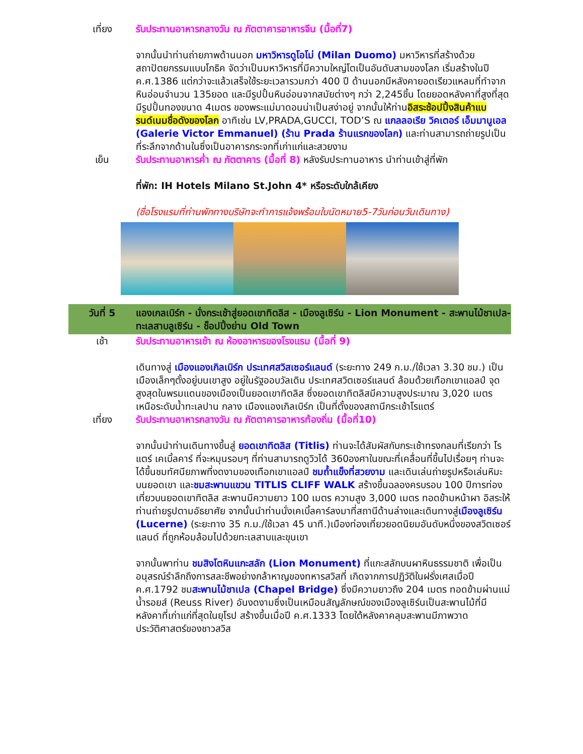เที่ยง รับประทานอาหารกลางวัน ณ ภัตตาคารอาหารจีน (มื้อที่7)
จากนั้นนำท่านถ่ายภาพด้านนอก มหาวิหารดูโอโม่ (Milan Duomo) มหาวิหารที่สร้างด้วย สถาปัตยกรรมแบบโกธิค จัดว่าเป็นมหาวิหารที่มีความใหญ่โตเป็นอันดับสามของโลก เริ่มสร้างในปี ค.ศ.1386 แต่กว่าจะแล้วเสร็จใช้ระยะเวลารวมกว่า 400 ปี ด้านนอกมีหลังคายอดเรียวแหลมที่ทำจากหินอ่อนจำนวน 135ยอด และมีรูปปั้นหินอ่อนจากสมัยต่างๆ กว่า 2,245ชิ้น โดยยอดหลังคาที่สูงที่สุด มีรูปปั้นทองขนาด 4เมตร ของพระแม่มาดอนน่าเป็นสง่าอยู่ จากนั้นให้ท่านอิสระช้อปปิ้งสินค้าแบรนด์เนมชื่อดังของโลก อาทิเช่น LV,PRADA,GUCCI, TOD’S ณ แกลลอเรีย วิคเตอร์ เอ็มมานูเอล (Galerie Victor Emmanuel) (ร้าน Prada ร้านแรกของโลก) และท่านสามารถถ่ายรูปเป็นที่ระลึกจากด้านในซึ่งเป็นอาคารกระจกที่เก่าแก่และสวยงาม
เย็น รับประทานอาหารค่ำ ณ ภัตตาคาร (มื้อที่ 8) หลังรับประทานอาหาร นำท่านเข้าสู่ที่พัก
ที่พัก: IH Hotels Milano St.John 4* หรือระดับใกล้เคียง
(ชื่อโรงแรมที่ท่านพักทางบริษัทจะทำการแจ้งพร้อมใบนัดหมาย5-7วันก่อนวันเดินทาง)
วันที่ 5 แองเกลเบิร์ก - นั่งกระเช้าสู่ยอดเขาทิตลิส - เมืองลูเซิร์น - Lion Monument - สะพานไม้ชาเปล-ทะเลสาบลูเซิร์น - ช็อปปิ้งย่าน Old Town
เช้า รับประทานอาหารเช้า ณ ห้องอาหารของโรงแรม (มื้อที่ 9)
เดินทางสู่ เมืองแองเกิลเบิร์ก ประเทศสวิสเซอร์แลนด์ (ระยะทาง 249 ก.ม./ใช้เวลา 3.30 ชม.) เป็นเมืองเล็กๆตั้งอยู่บนเขาสูง อยู่ในรัฐออบวัลเดิน ประเทศสวิตเซอร์แลนด์ ล้อมด้วยเทือกเขาแอลป์ จุดสูงสุดในพรมแดนของเมืองเป็นยอดเขาทิตลิส ซึ่งยอดเขาทิตลิสมีความสูงประมาณ 3,020 เมตร เหนือระดับน้ำทะเลปาน กลาง เมืองแองเกิลเบิร์ก เป็นที่ตั้งของสถานีกระเช้าโรแตร์
เที่ยง รับประทานอาหารกลางวัน ณ ภัตตาคารอาหารท้องถิ่น (มื้อที่10)
จากนั้นนำท่านเดินทางขึ้นสู่ ยอดเขาทิตลิส (Titlis) ท่านจะได้สัมผัสกับกระเช้าทรงกลมที่เรียกว่า โรแตร์ เคเบิ้ลคาร์ ที่จะหมุนรอบๆ ที่ท่านสามารถดูวิวได้ 360องศาในขณะที่เคลื่อนที่ขึ้นไปเรื่อยๆ ท่านจะได้ขึ้นชมทัศนียภาพที่งดงามของเทือกเขาแอลป์ ชมถ้ำแข็งที่สวยงาม และเดินเล่นถ่ายรูปหรือเล่นหิมะบนยอดเขา และชมสะพานแขวน TITLIS CLIFF WALK สร้างขึ้นฉลองครบรอบ 100 ปีการท่องเที่ยวบนยอดเขาทิตลิส สะพานมีความยาว 100 เมตร ความสูง 3,000 เมตร ทอดข้ามหน้าผา อิสระให้ท่านถ่ายรูปตามอัธยาศัย จากนั้นนำท่านนั่งเคเบิ้ลคาร์ลงมาที่สถานีด้านล่างและเดินทางสู่เมืองลูเซิร์น (Lucerne) (ระยะทาง 35 ก.ม./ใช้เวลา 45 นาที.)เมืองท่องเที่ยวยอดนิยมอันดับหนึ่งของสวิตเซอร์แลนด์ ที่ถูกห้อมล้อมไปด้วยทะเลสาบและขุนเขา
จากนั้นพาท่าน ชมสิงโตหินแกะสลัก (Lion Monument) ที่แกะสลักบนผาหินธรรมชาติ เพื่อเป็นอนุสรณ์รำลึกถึงการสละชีพอย่างกล้าหาญของทหารสวิสที่ เกิดจากการปฏิวัติในฝรั่งเศสเมื่อปี ค.ศ.1792 ชมสะพานไม้ชาเปล (Chapel Bridge) ซึ่งมีความยาวถึง 204 เมตร ทอดข้ามผ่านแม่น้ำรอยส์ (Reuss River) อันงดงามซึ่งเป็นเหมือนสัญลักษณ์ของเมืองลูเซิร์นเป็นสะพานไม้ที่มีหลังคาที่เก่าแก่ที่สุดในยุโรป สร้างขึ้นเมื่อปี ค.ศ.1333 โดยใต้หลังคาคลุมสะพานมีภาพวาดประวัติศาสตร์ของชาวสวิส